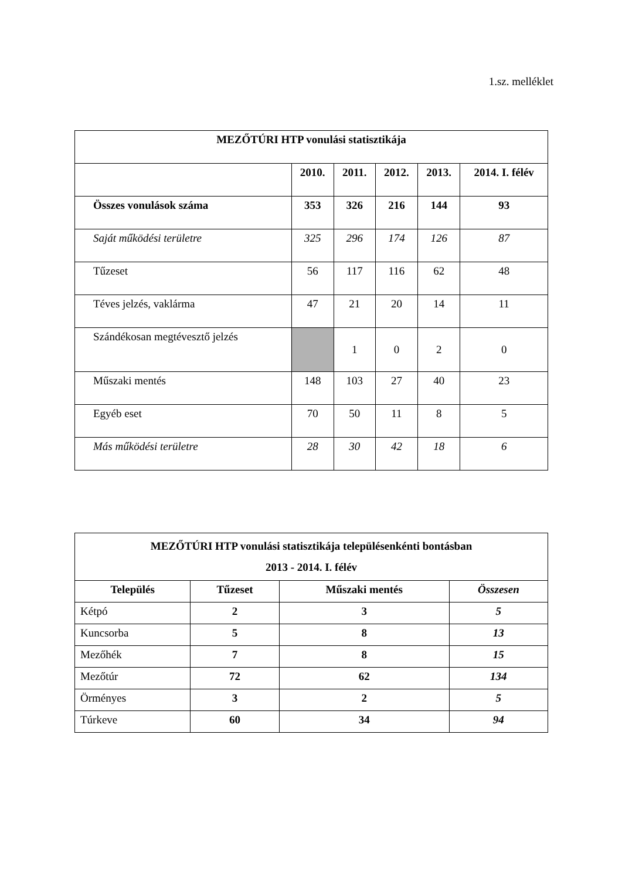1.sz. melléklet
| MEZŐTÚRI HTP vonulási statisztikája | | | | | |
| --- | --- | --- | --- | --- | --- |
| | 2010. | 2011. | 2012. | 2013. | 2014. I. félév |
| Összes vonulások száma | 353 | 326 | 216 | 144 | 93 |
| Saját működési területre | 325 | 296 | 174 | 126 | 87 |
| Tűzeset | 56 | 117 | 116 | 62 | 48 |
| Téves jelzés, vaklárma | 47 | 21 | 20 | 14 | 11 |
| Szándékosan megtévesztő jelzés | | 1 | 0 | 2 | 0 |
| Műszaki mentés | 148 | 103 | 27 | 40 | 23 |
| Egyéb eset | 70 | 50 | 11 | 8 | 5 |
| Más működési területre | 28 | 30 | 42 | 18 | 6 |
| MEZŐTÚRI HTP vonulási statisztikája településenkénti bontásban 2013 - 2014. I. félév | | | |
| --- | --- | --- | --- |
| Település | Tűzeset | Műszaki mentés | Összesen |
| Kétpó | 2 | 3 | 5 |
| Kuncsorba | 5 | 8 | 13 |
| Mezőhék | 7 | 8 | 15 |
| Mezőtúr | 72 | 62 | 134 |
| Örményes | 3 | 2 | 5 |
| Túrkeve | 60 | 34 | 94 |